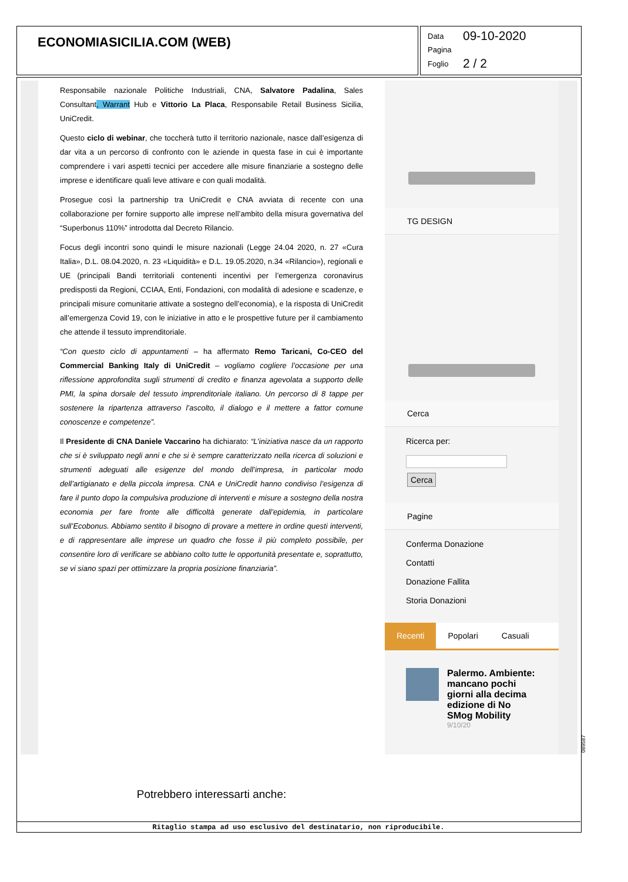ECONOMIASICILIA.COM (WEB)
Data 09-10-2020
Pagina
Foglio 2 / 2
Responsabile nazionale Politiche Industriali, CNA, Salvatore Padalina, Sales Consultant, Warrant Hub e Vittorio La Placa, Responsabile Retail Business Sicilia, UniCredit.
Questo ciclo di webinar, che toccherà tutto il territorio nazionale, nasce dall’esigenza di dar vita a un percorso di confronto con le aziende in questa fase in cui è importante comprendere i vari aspetti tecnici per accedere alle misure finanziarie a sostegno delle imprese e identificare quali leve attivare e con quali modalità.
Prosegue così la partnership tra UniCredit e CNA avviata di recente con una collaborazione per fornire supporto alle imprese nell’ambito della misura governativa del “Superbonus 110%” introdotta dal Decreto Rilancio.
Focus degli incontri sono quindi le misure nazionali (Legge 24.04 2020, n. 27 «Cura Italia», D.L. 08.04.2020, n. 23 «Liquidità» e D.L. 19.05.2020, n.34 «Rilancio»), regionali e UE (principali Bandi territoriali contenenti incentivi per l’emergenza coronavirus predisposti da Regioni, CCIAA, Enti, Fondazioni, con modalità di adesione e scadenze, e principali misure comunitarie attivate a sostegno dell’economia), e la risposta di UniCredit all’emergenza Covid 19, con le iniziative in atto e le prospettive future per il cambiamento che attende il tessuto imprenditoriale.
“Con questo ciclo di appuntamenti – ha affermato Remo Taricani, Co-CEO del Commercial Banking Italy di UniCredit – vogliamo cogliere l’occasione per una riflessione approfondita sugli strumenti di credito e finanza agevolata a supporto delle PMI, la spina dorsale del tessuto imprenditoriale italiano. Un percorso di 8 tappe per sostenere la ripartenza attraverso l’ascolto, il dialogo e il mettere a fattor comune conoscenze e competenze”.
Il Presidente di CNA Daniele Vaccarino ha dichiarato: “L’iniziativa nasce da un rapporto che si è sviluppato negli anni e che si è sempre caratterizzato nella ricerca di soluzioni e strumenti adeguati alle esigenze del mondo dell’impresa, in particolar modo dell’artigianato e della piccola impresa. CNA e UniCredit hanno condiviso l’esigenza di fare il punto dopo la compulsiva produzione di interventi e misure a sostegno della nostra economia per fare fronte alle difficoltà generate dall’epidemia, in particolare sull’Ecobonus. Abbiamo sentito il bisogno di provare a mettere in ordine questi interventi, e di rappresentare alle imprese un quadro che fosse il più completo possibile, per consentire loro di verificare se abbiano colto tutte le opportunità presentate e, soprattutto, se vi siano spazi per ottimizzare la propria posizione finanziaria”.
Potrebbero interessarti anche:
TG DESIGN
Cerca
Ricerca per:
Cerca
Pagine
Conferma Donazione
Contatti
Donazione Fallita
Storia Donazioni
Recenti Popolari Casuali
Palermo. Ambiente: mancano pochi giorni alla decima edizione di No SMog Mobility
9/10/20
089587
Ritaglio stampa ad uso esclusivo del destinatario, non riproducibile.